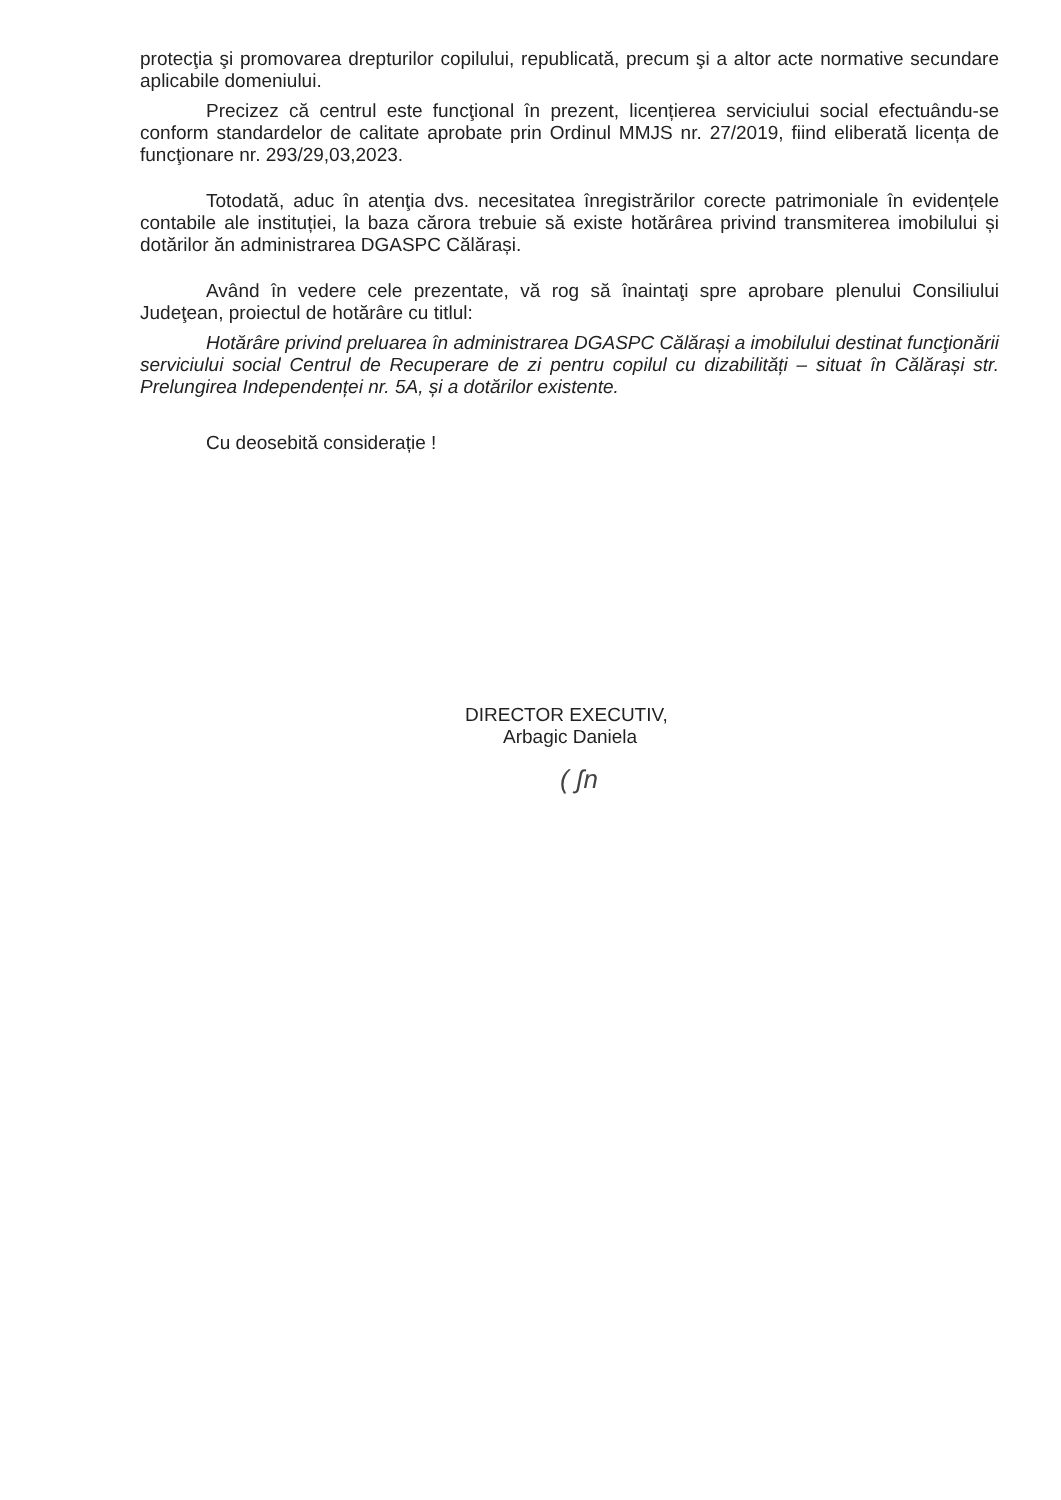protecţia şi promovarea drepturilor copilului, republicată, precum şi a altor acte normative secundare aplicabile domeniului.
Precizez că centrul este funcţional în prezent, licențierea serviciului social efectuându-se conform standardelor de calitate aprobate prin Ordinul MMJS nr. 27/2019, fiind eliberată licența de funcţionare nr. 293/29,03,2023.
Totodată, aduc în atenţia dvs. necesitatea înregistrărilor corecte patrimoniale în evidențele contabile ale instituției, la baza cărora trebuie să existe hotărârea privind transmiterea imobilului și dotărilor ăn administrarea DGASPC Călărași.
Având în vedere cele prezentate, vă rog să înaintaţi spre aprobare plenului Consiliului Judeţean, proiectul de hotărâre cu titlul:
Hotărâre privind preluarea în administrarea DGASPC Călărași a imobilului destinat funcţionării serviciului social Centrul de Recuperare de zi pentru copilul cu dizabilități – situat în Călărași str. Prelungirea Independenței nr. 5A, și a dotărilor existente.
Cu deosebită considerație !
DIRECTOR EXECUTIV,
Arbagic Daniela
( ʃn